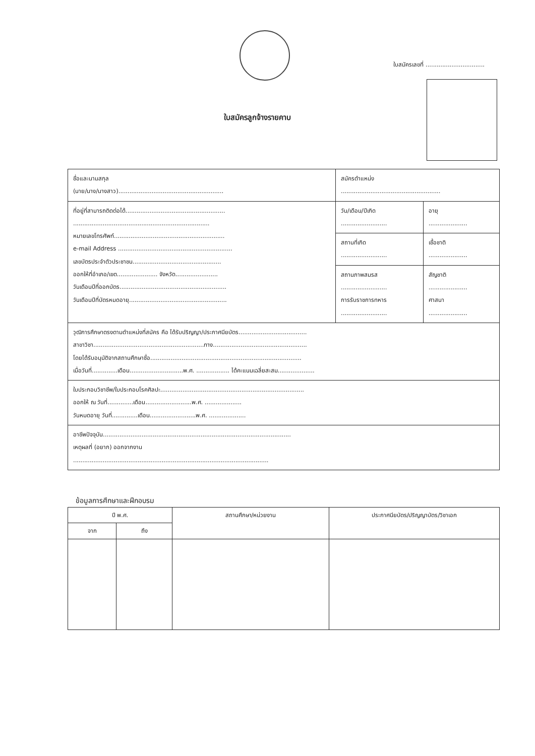ใบสมัครเลขที่ ................................
ใบสมัครลูกจ้างรายคาบ
| ชื่อและนามสกุล (นาย/นาง/นางสาว)......................................................... | สมัครตำแหน่ง ...................................................... | |
| ที่อยู่ที่สามารถติดต่อได้...................................................... .......................................................................... หมายเลขโทรศัพท์............................................................ e-mail Address .............................................................. เลขบัตรประจำตัวประชาชน................................................ ออกให้ที่อำเภอ/เขต...................... จังหวัด....................... วันเดือนปีที่ออกบัตร.......................................................... วันเดือนปีที่บัตรหมดอายุ..................................................... | วัน/เดือน/ปีเกิด ......................... | อายุ ..................... |
| | สถานที่เกิด ......................... | เชื้อชาติ ..................... |
| | สถานภาพสมรส ......................... การรับราชการทหาร ......................... | สัญชาติ ..................... ศาสนา ..................... |
| วุฒิการศึกษาตรงตามตำแหน่งที่สมัคร คือ ได้รับปริญญา/ประกาศนียบัตร..................................... สาขาวิชา............................................................ทาง................................................... โดยได้รับอนุมัติจากสถานศึกษาชื่อ.................................................................................. เมื่อวันที่..............เดือน.............................พ.ศ. .................. ได้คะแนนเฉลี่ยสะสม.................... | | |
| ใบประกอบวิชาชีพ/ใบประกอบโรคศิลปะ.............................................................................. ออกให้ ณ วันที่..............เดือน.........................พ.ศ. .................... วันหมดอายุ วันที่..............เดือน.........................พ.ศ. .................... | | |
| อาชีพปัจจุบัน...................................................................................................... เหตุผลที่ (อยาก) ออกจากงาน .......................................................................................................... | | |
ข้อมูลการศึกษาและฝึกอบรม
| ปี พ.ศ. | | สถานศึกษา/หน่วยงาน | ประกาศนียบัตร/ปริญญาบัตร/วิชาเอก |
| --- | --- | --- | --- |
| จาก | ถึง | | |